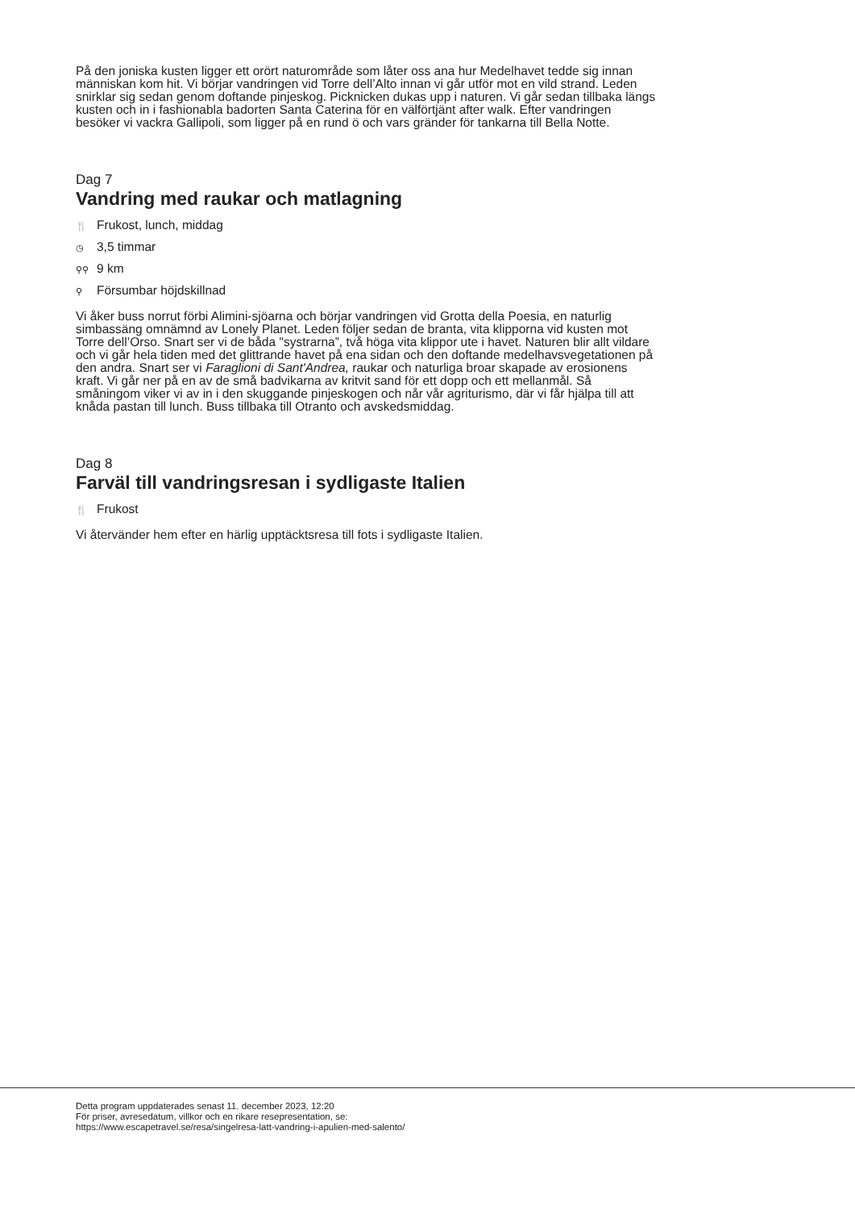På den joniska kusten ligger ett orört naturområde som låter oss ana hur Medelhavet tedde sig innan människan kom hit. Vi börjar vandringen vid Torre dell’Alto innan vi går utför mot en vild strand. Leden snirklar sig sedan genom doftande pinjeskog. Picknicken dukas upp i naturen. Vi går sedan tillbaka längs kusten och in i fashionabla badorten Santa Caterina för en välförtjänt after walk. Efter vandringen besöker vi vackra Gallipoli, som ligger på en rund ö och vars gränder för tankarna till Bella Notte.
Dag 7
Vandring med raukar och matlagning
🍴 Frukost, lunch, middag
◷ 3,5 timmar
⚲⚲ 9 km
⚲ Försumbar höjdskillnad
Vi åker buss norrut förbi Alimini-sjöarna och börjar vandringen vid Grotta della Poesia, en naturlig simbassäng omnämnd av Lonely Planet. Leden följer sedan de branta, vita klipporna vid kusten mot Torre dell’Orso. Snart ser vi de båda "systrarna”, två höga vita klippor ute i havet. Naturen blir allt vildare och vi går hela tiden med det glittrande havet på ena sidan och den doftande medelhavsvegetationen på den andra. Snart ser vi Faraglioni di Sant'Andrea, raukar och naturliga broar skapade av erosionens kraft. Vi går ner på en av de små badvikarna av kritvit sand för ett dopp och ett mellanmål. Så småningom viker vi av in i den skuggande pinjeskogen och når vår agriturismo, där vi får hjälpa till att knåda pastan till lunch. Buss tillbaka till Otranto och avskedsmiddag.
Dag 8
Farväl till vandringsresan i sydligaste Italien
🍴 Frukost
Vi återvänder hem efter en härlig upptäcktsresa till fots i sydligaste Italien.
Detta program uppdaterades senast 11. december 2023, 12:20
För priser, avresedatum, villkor och en rikare resepresentation, se:
https://www.escapetravel.se/resa/singelresa-latt-vandring-i-apulien-med-salento/